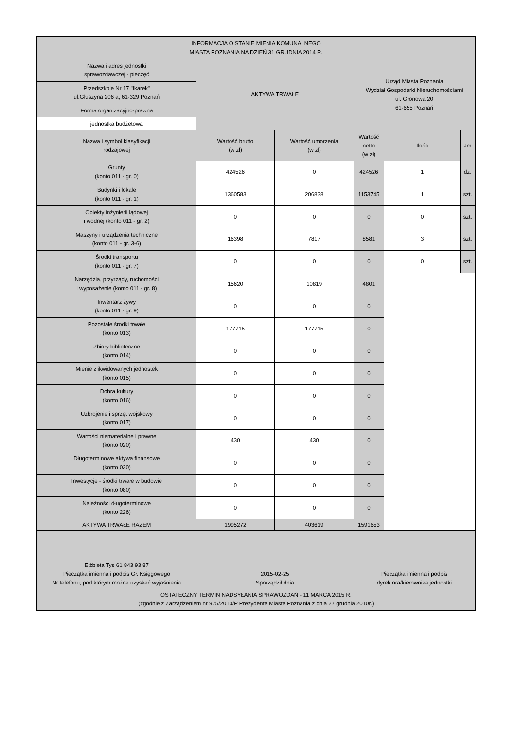| INFORMACJA O STANIE MIENIA KOMUNALNEGO MIASTA POZNANIA NA DZIEŃ 31 GRUDNIA 2014 R. | | | | | |
| Nazwa i adres jednostki sprawozdawczej - pieczęć | AKTYWA TRWAŁE | | Urząd Miasta Poznania Wydział Gospodarki Nieruchomościami ul. Gronowa 20 61-655 Poznań | | |
| Przedszkole Nr 17 "Ikarek" ul.Głuszyna 206 a, 61-329 Poznań | | | | | |
| Forma organizacyjno-prawna | | | | | |
| jednostka budżetowa | | | | | |
| Nazwa i symbol klasyfikacji rodzajowej | Wartość brutto (w zł) | Wartość umorzenia (w zł) | Wartość netto (w zł) | Ilość | Jm |
| Grunty (konto 011 - gr. 0) | 424526 | 0 | 424526 | 1 | dz. |
| Budynki i lokale (konto 011 - gr. 1) | 1360583 | 206838 | 1153745 | 1 | szt. |
| Obiekty inżynierii lądowej i wodnej (konto 011 - gr. 2) | 0 | 0 | 0 | 0 | szt. |
| Maszyny i urządzenia techniczne (konto 011 - gr. 3-6) | 16398 | 7817 | 8581 | 3 | szt. |
| Środki transportu (konto 011 - gr. 7) | 0 | 0 | 0 | 0 | szt. |
| Narzędzia, przyrządy, ruchomości i wyposażenie (konto 011 - gr. 8) | 15620 | 10819 | 4801 | | |
| Inwentarz żywy (konto 011 - gr. 9) | 0 | 0 | 0 | | |
| Pozostałe środki trwałe (konto 013) | 177715 | 177715 | 0 | | |
| Zbiory biblioteczne (konto 014) | 0 | 0 | 0 | | |
| Mienie zlikwidowanych jednostek (konto 015) | 0 | 0 | 0 | | |
| Dobra kultury (konto 016) | 0 | 0 | 0 | | |
| Uzbrojenie i sprzęt wojskowy (konto 017) | 0 | 0 | 0 | | |
| Wartości niematerialne i prawne (konto 020) | 430 | 430 | 0 | | |
| Długoterminowe aktywa finansowe (konto 030) | 0 | 0 | 0 | | |
| Inwestycje - środki trwałe w budowie (konto 080) | 0 | 0 | 0 | | |
| Należności długoterminowe (konto 226) | 0 | 0 | 0 | | |
| AKTYWA TRWAŁE RAZEM | 1995272 | 403619 | 1591653 | | |
| Elżbieta Tys 61 843 93 87 Pieczątka imienna i podpis Gł. Księgowego Nr telefonu, pod którym można uzyskać wyjaśnienia | 2015-02-25 Sporządził dnia | | Pieczątka imienna i podpis dyrektora/kierownika jednostki | | |
| OSTATECZNY TERMIN NADSYŁANIA SPRAWOZDAŃ - 11 MARCA 2015 R. (zgodnie z Zarządzeniem nr 975/2010/P Prezydenta Miasta Poznania z dnia 27 grudnia 2010r.) | | | | | |